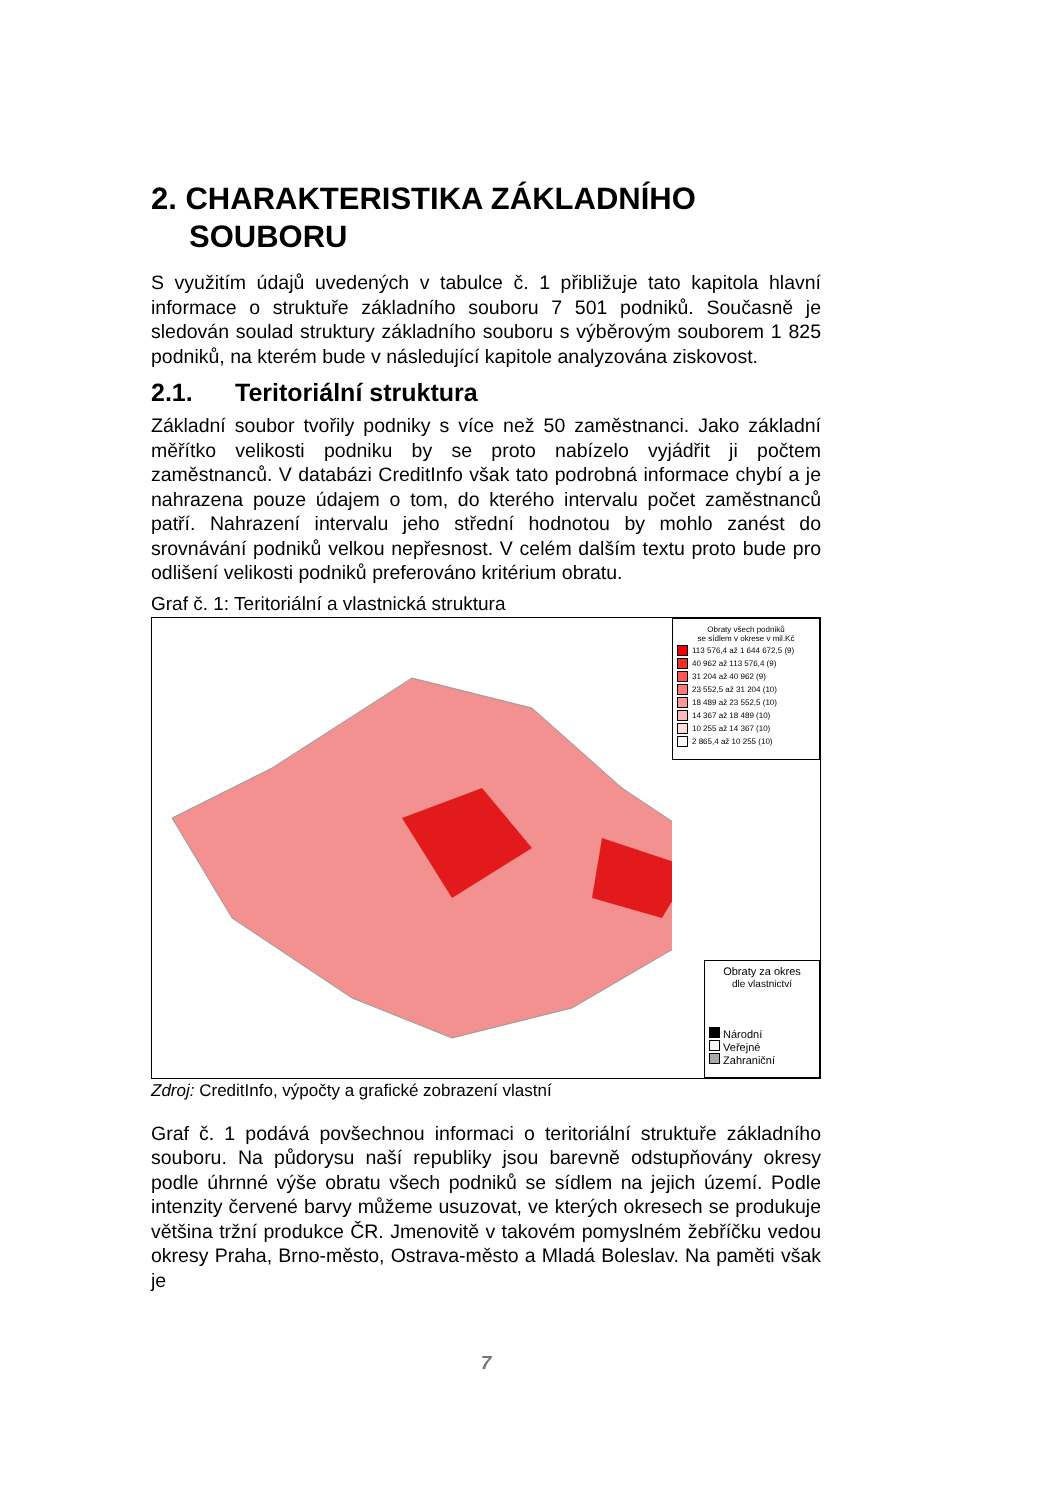2. CHARAKTERISTIKA ZÁKLADNÍHO SOUBORU
S využitím údajů uvedených v tabulce č. 1 přibližuje tato kapitola hlavní informace o struktuře základního souboru 7 501 podniků. Současně je sledován soulad struktury základního souboru s výběrovým souborem 1 825 podniků, na kterém bude v následující kapitole analyzována ziskovost.
2.1. Teritoriální struktura
Základní soubor tvořily podniky s více než 50 zaměstnanci. Jako základní měřítko velikosti podniku by se proto nabízelo vyjádřit ji počtem zaměstnanců. V databázi CreditInfo však tato podrobná informace chybí a je nahrazena pouze údajem o tom, do kterého intervalu počet zaměstnanců patří. Nahrazení intervalu jeho střední hodnotou by mohlo zanést do srovnávání podniků velkou nepřesnost. V celém dalším textu proto bude pro odlišení velikosti podniků preferováno kritérium obratu.
Graf č. 1: Teritoriální a vlastnická struktura
Obraty všech podniků
se sídlem v okrese v mil.Kč
113 576,4 až 1 644 672,5 (9)
40 962 až 113 576,4 (9)
31 204 až 40 962 (9)
23 552,5 až 31 204 (10)
18 489 až 23 552,5 (10)
14 367 až 18 489 (10)
10 255 až 14 367 (10)
2 865,4 až 10 255 (10)
Obraty za okres
dle vlastnictví
Národní
Veřejné
Zahraniční
Zdroj: CreditInfo, výpočty a grafické zobrazení vlastní
Graf č. 1 podává povšechnou informaci o teritoriální struktuře základního souboru. Na půdorysu naší republiky jsou barevně odstupňovány okresy podle úhrnné výše obratu všech podniků se sídlem na jejich území. Podle intenzity červené barvy můžeme usuzovat, ve kterých okresech se produkuje většina tržní produkce ČR. Jmenovitě v takovém pomyslném žebříčku vedou okresy Praha, Brno-město, Ostrava-město a Mladá Boleslav. Na paměti však je
7